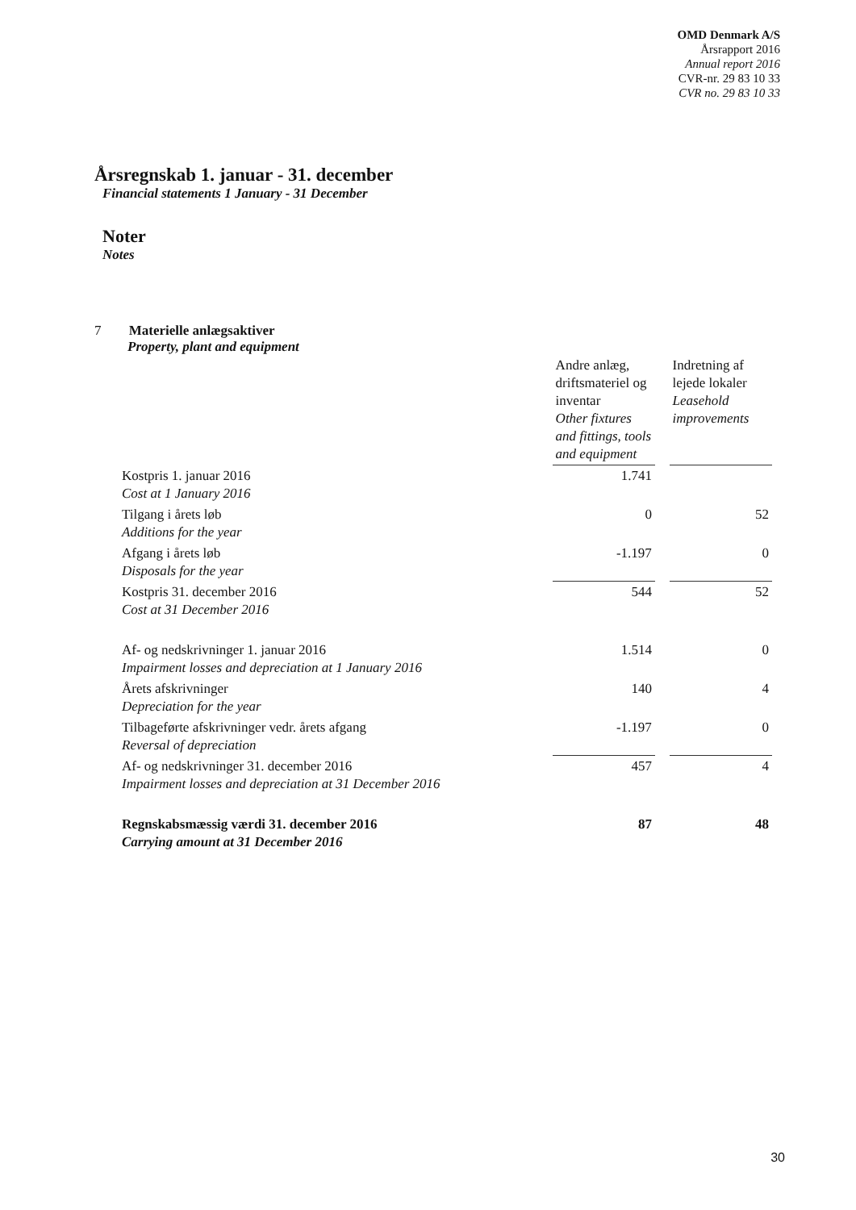OMD Denmark A/S
Årsrapport 2016
Annual report 2016
CVR-nr. 29 83 10 33
CVR no. 29 83 10 33
Årsregnskab 1. januar - 31. december
Financial statements 1 January - 31 December
Noter
Notes
7 Materielle anlægsaktiver
Property, plant and equipment
| | Andre anlæg, driftsmateriel og inventar Other fixtures and fittings, tools and equipment | | Indretning af lejede lokaler Leasehold improvements |
| Kostpris 1. januar 2016 Cost at 1 January 2016 | 1.741 | | |
| Tilgang i årets løb Additions for the year | 0 | | 52 |
| Afgang i årets løb Disposals for the year | -1.197 | | 0 |
| Kostpris 31. december 2016 Cost at 31 December 2016 | 544 | | 52 |
| Af- og nedskrivninger 1. januar 2016 Impairment losses and depreciation at 1 January 2016 | 1.514 | | 0 |
| Årets afskrivninger Depreciation for the year | 140 | | 4 |
| Tilbageførte afskrivninger vedr. årets afgang Reversal of depreciation | -1.197 | | 0 |
| Af- og nedskrivninger 31. december 2016 Impairment losses and depreciation at 31 December 2016 | 457 | | 4 |
| Regnskabsmæssig værdi 31. december 2016 Carrying amount at 31 December 2016 | 87 | | 48 |
30